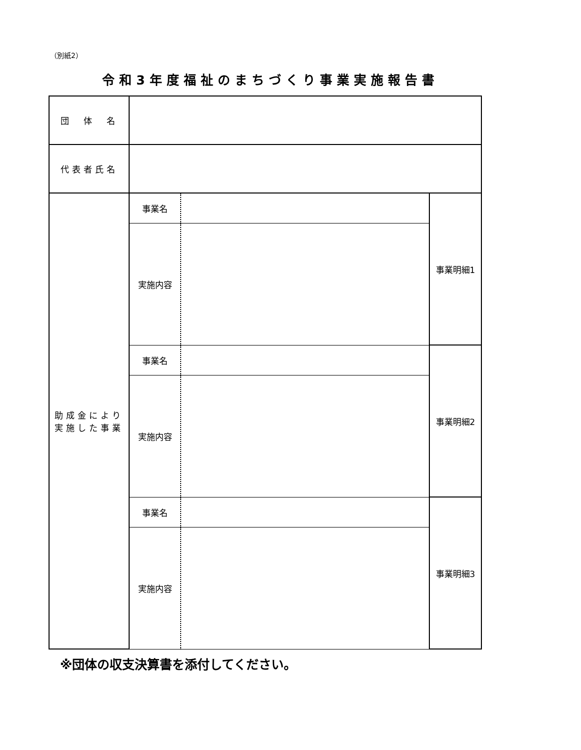（別紙2）
令和3年度福祉のまちづくり事業実施報告書
| 団 体 名 | | | |
| 代表者氏名 | | | |
| 助成金により 実施した事業 | 事業名 | | 事業明細1 |
| | 実施内容 | | |
| | 事業名 | | 事業明細2 |
| | 実施内容 | | |
| | 事業名 | | 事業明細3 |
| | 実施内容 | | |
※団体の収支決算書を添付してください。